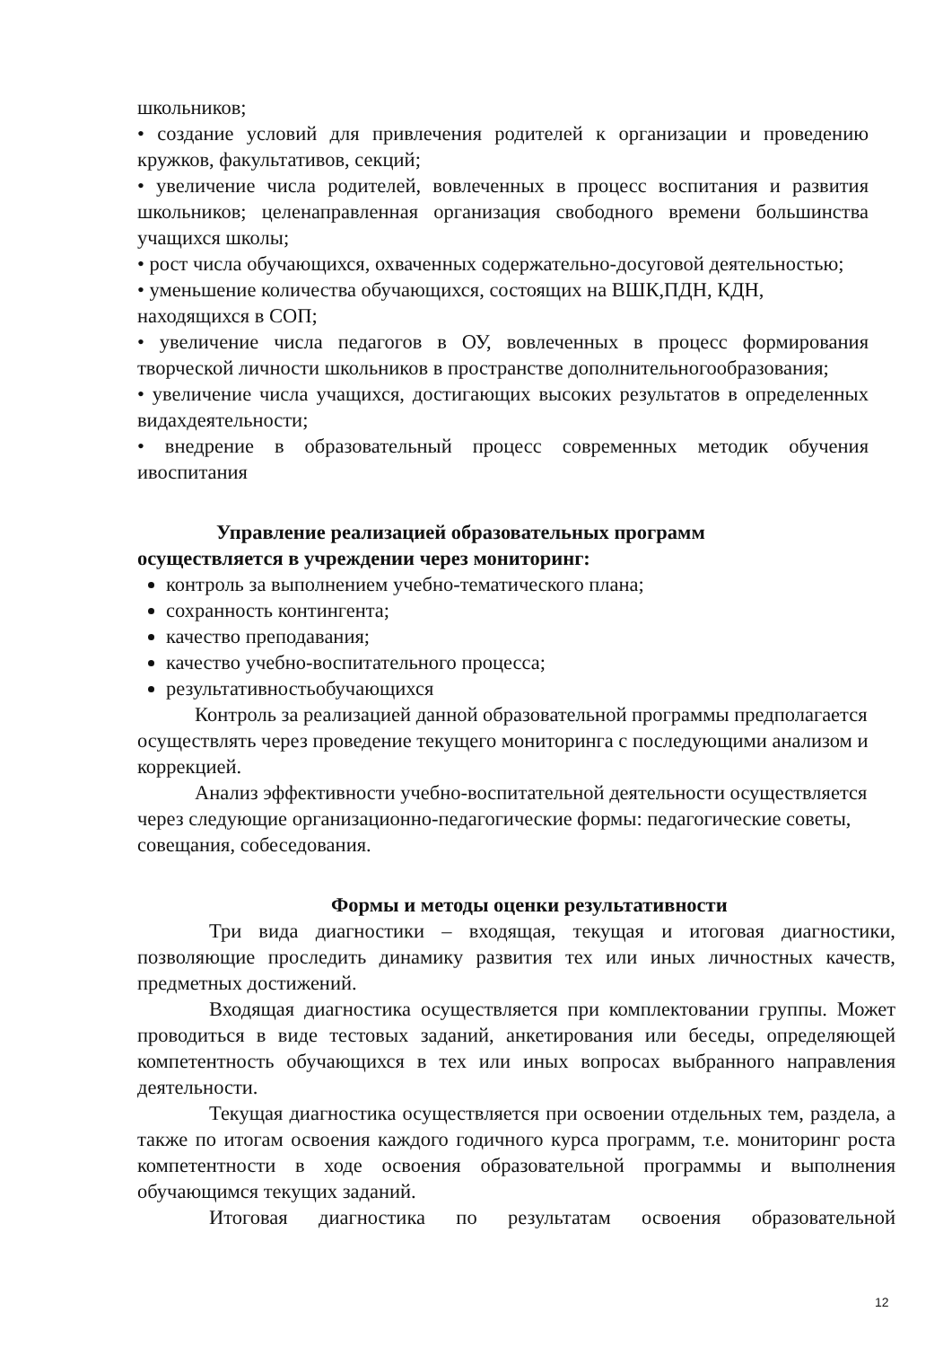школьников;
• создание условий для привлечения родителей к организации и проведению кружков, факультативов, секций;
• увеличение числа родителей, вовлеченных в процесс воспитания и развития школьников; целенаправленная организация свободного времени большинства учащихся школы;
• рост числа обучающихся, охваченных содержательно-досуговой деятельностью;
• уменьшение количества обучающихся, состоящих на ВШК,ПДН, КДН, находящихся в СОП;
• увеличение числа педагогов в ОУ, вовлеченных в процесс формирования творческой личности школьников в пространстве дополнительногообразования;
• увеличение числа учащихся, достигающих высоких результатов в определенных видахдеятельности;
• внедрение в образовательный процесс современных методик обучения ивоспитания
Управление реализацией образовательных программ
осуществляется в учреждении через мониторинг:
контроль за выполнением учебно-тематического плана;
сохранность контингента;
качество преподавания;
качество учебно-воспитательного процесса;
результативностьобучающихся
Контроль за реализацией данной образовательной программы предполагается осуществлять через проведение текущего мониторинга с последующими анализом и коррекцией.
Анализ эффективности учебно-воспитательной деятельности осуществляется через следующие организационно-педагогические формы: педагогические советы, совещания, собеседования.
Формы и методы оценки результативности
Три вида диагностики – входящая, текущая и итоговая диагностики, позволяющие проследить динамику развития тех или иных личностных качеств, предметных достижений.
Входящая диагностика осуществляется при комплектовании группы. Может проводиться в виде тестовых заданий, анкетирования или беседы, определяющей компетентность обучающихся в тех или иных вопросах выбранного направления деятельности.
Текущая диагностика осуществляется при освоении отдельных тем, раздела, а также по итогам освоения каждого годичного курса программ, т.е. мониторинг роста компетентности в ходе освоения образовательной программы и выполнения обучающимся текущих заданий.
Итоговая диагностика по результатам освоения образовательной
12